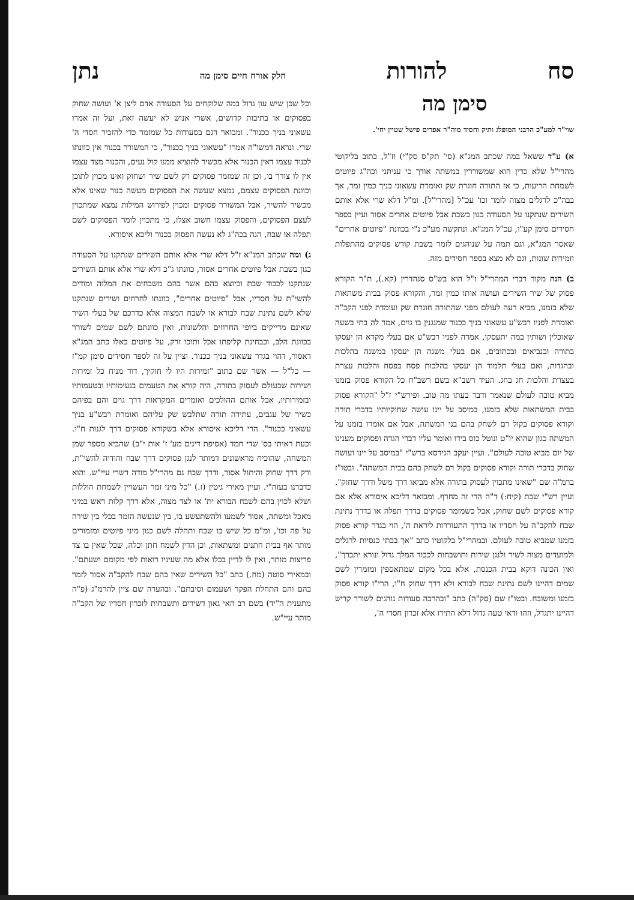סח להורות חלק אורח חיים סימן מה נתן
סימן מה
שוי"ר למע"כ הרבני המופלג ותיק וחסיד מוה"ר אפרים פישל שטיין יחי'.
א) ע"ד ששאל במה שכתב המג"א (סי' תק"ס סק"י) וז"ל, כתוב בליקוטי מהרי"ל שלא כדין הוא שמשוררין במשתה אודך כי עניתני וכה"ג פיוטים לשמחת הריעות, כי אז התורה חוגרת שק ואומרת עשאוני בניך כמין זמר, אך בבה"כ לרגלים מצוה לזמר וכו' עכ"ל [מהרי"ל]. ומ"ל דלא שרי אלא אותם השירים שנתקנו על הסעודה כגון בשבת אבל פיוטים אחרים אסור ועיין בספר חסידים סימן קע"ו, עכ"ל המג"א. ונתקשה מע"כ נ"י בכוונת "פיוטים אחרים" שאסר המג"א, וגם תמה על שנוהגים לזמר בשבת קודש פסוקים מהתפלות וזמירות שונות, וגם לא מצא בספר חסידים מזה.
ב) הנה מקור דברי המהרי"ל ז"ל הוא בש"ס סנהדרין (קא.), ת"ר הקורא פסוק של שיר השירים ועושה אותו כמין זמר, והקורא פסוק בבית משתאות שלא בזמנו, מביא רעה לעולם מפני שהתורה חוגרת שק ועומדת לפני הקב"ה ואומרת לפניו רבש"ע עשאוני בניך ככנור שמנגנין בו גוים, אמר לה בתי בשעה שאוכלין ושותין במה יתעסקו, אמרה לפניו רבש"ע אם בעלי מקרא הן יעסקו בתורה ובנביאים ובכתובים, אם בעלי משנה הן יעסקו במשנה בהלכות ובהגדות, ואם בעלי תלמוד הן יעסקו בהלכות פסח בפסח והלכות עצרת בעצרת והלכות חג בחג. העיד רשב"א בשם רשב"ח כל הקורא פסוק בזמנו מביא טובה לעולם שנאמר ודבר בעתו מה טוב. ופירש"י ז"ל "הקורא פסוק בבית המשתאות שלא בזמנו, במיסב על יינו עושה שחוקיותיו בדברי תורה וקורא פסוקים בקול רם לשחק בהם בני המשתה, אבל אם אומרו בזמנו על המשתה כגון שהוא יו"ט ונוטל כוס בידו ואומר עליו דברי הגדה ופסוקים מענינו של יום מביא טובה לעולם". ועיין יעקב הגירסא ברש"י "במיסב על יינו ועושה שחוק בדברי תורה וקורא פסוקים בקול רם לשחק בהם בבית המשתה". ובטו"ז ברמ"ה שם "שאינו מתכוין לעסוק בתורה אלא מביאו דרך משל ודרך שחוק". ועיין רש"י שבת (קיח:) ד"ה הרי זה מחרף. ומבואר דליכא איסורא אלא אם קורא פסוקים לשם שחוק, אבל כשמזמר פסוקים בדרך תפלה או בדרך נתינת שבח להקב"ה על חסדיו או בדרך התעוררות ליראת ה', הוי בגדר קורא פסוק בזמנו שמביא טובה לעולם. ובמהרי"ל בלקוטיו כתב "אך בבתי כנסיות לרגלים ולמועדים מצוה לשיר ולנגן שירות ותושבחות לכבוד המלך גדול ונורא יתברך", ואין הכונה דוקא בבית הכנסת, אלא בכל מקום שמתאספין ומזמרין לשם שמים דהיינו לשם נתינת שבח לבורא ולא דרך שחוק ח"ו, הרי"ז קורא פסוק בזמנו ומשובח. ובטו"ז שם (סק"ה) כתב "ובהרבה סעודות נוהגים לשורר קדיש דהיינו יתגדל, וזהו ודאי טעה גדול דלא התירו אלא זכרון חסדי ה',
וכל שכן שיש עון גדול במה שלוקחים על הסעודה אדם ליצן א' ועושה שחוק בפסוקים או בתיבות קדושים, אשרי אנוש לא יעשה זאת, ועל זה אמרו עשאוני בניך ככנור". ומבואר דגם בסעודות כל שמזמר כדי להזכיר חסדי ה' שרי. ונראה דמשו"ה אמרו "עשאוני בניך ככנור", כי המשורר בכנור אין כוונתו לכנור עצמו דאין הכנור אלא מכשיר להוציא ממנו קול נעים, והכנור מצד עצמו אין לו צורך בו, וכן זה שמזמר פסוקים רק לשם שיר ושחוק ואינו מכוין לתוכן וכוונת הפסוקים עצמם, נמצא שעשה את הפסוקים מעשה כנור שאינו אלא מכשיר להשיר, אבל המשורר פסוקים ומכוין לפירוש המילות נמצא שמתכוין לעצם הפסוקים, והפסוק עצמו חשוב אצלו, כי מתכוין לומר הפסוקים לשם תפלה או שבח, הנה בכה"ג לא נעשה הפסוק ככנור וליכא איסורא.
ג) ומה שכתב המג"א ז"ל דלא שרי אלא אותם השירים שנתקנו על הסעודה כגון בשבת אבל פיוטים אחרים אסור, כוונתו ג"כ דלא שרי אלא אותם השירים שנתקנו לכבוד שבת וכיוצא בהם אשר בהם משבחים את המלוה ומודים להשי"ת על חסדיו, אבל "פיוטים אחרים", כוונתו לחרוזים ושירים שנתקנו שלא לשם נתינת שבח לבורא או לשבח המצוה אלא כדרכם של בעלי השיר שאינם מדייקים ביופי החרוזים והלשונות, ואין כוונתם לשם שמים לשורר בכוונת הלב, וכבחינת קליפתו אכל ותוכו זרק, על פיוטים כאלו כתב המג"א דאסור, דהוי בגדר עשאוני בניך ככנור. וציין על זה לספר חסידים סימן קמ"ז — כל"ל — אשר שם כתוב "זמירות היו לי חוקיך, דוד מניח כל זמירות ושירות שבעולם לעסוק בתורה, היה קורא את הטעמים בנעימותיו ובטעמותיו ובזמירותיו, אבל אותם ההולכים ואומרים המקראות דרך גוים והם בפיהם כשיר של עגבים, עתידה תורה שתלבש שק עליהם ואומרת רבש"ע בניך עשאוני ככנור". הרי דליכא איסורא אלא בשקורא פסוקים דרך לגנות ח"ו. וכעת ראיתי בס' שדי חמד (אסיפת דינים מע' ז' אות י"ב) שהביא מספר שמן המשחה, שהוכיח מראשונים דמותר לנגן פסוקים דרך שבח והודיה להשי"ת, ורק דרך שחוק והיתול אסור, ודרך שבח גם מהרי"ל מודה דשרי עיי"ש. והוא כדברנו בעזה"י. ועיין מאירי גיטין (ז.) "כל מיני זמר העשויין לשמחת הוללות ושלא לכוין בהם לשבח הבורא ית' או לצד מצוה, אלא דרך קלות ראש במיני מאכל ומשתה, אסור לשמעו ולהשתעשע בו, בין שנעשה הזמר בכלי בין שירה על פה וכו', ומ"מ כל שיש בו שבח ותהלה לשם כגון מיני פיוטים ומזמורים מותר אף בבית חתנים ומשתאות, וכן הדין לשמח חתן וכלה, שכל שאין בו צד פריצות מותר, ואין לו לדיין בכלו אלא מה שעיניו רואות לפי מקומם ושעתם". ובמאירי סוטה (מח.) כתב "כל השירים שאין בהם שבח להקב"ה אסור לזמר בהם והם התחלת הפקר ושעמום וסיבתם". ובהערה שם ציין להרמ"ג (פ"ה מתענית ה"יד) בשם רב האי גאון דשירים ותשבחות לזכרון חסדיו של הקב"ה מותר עיי"ש.